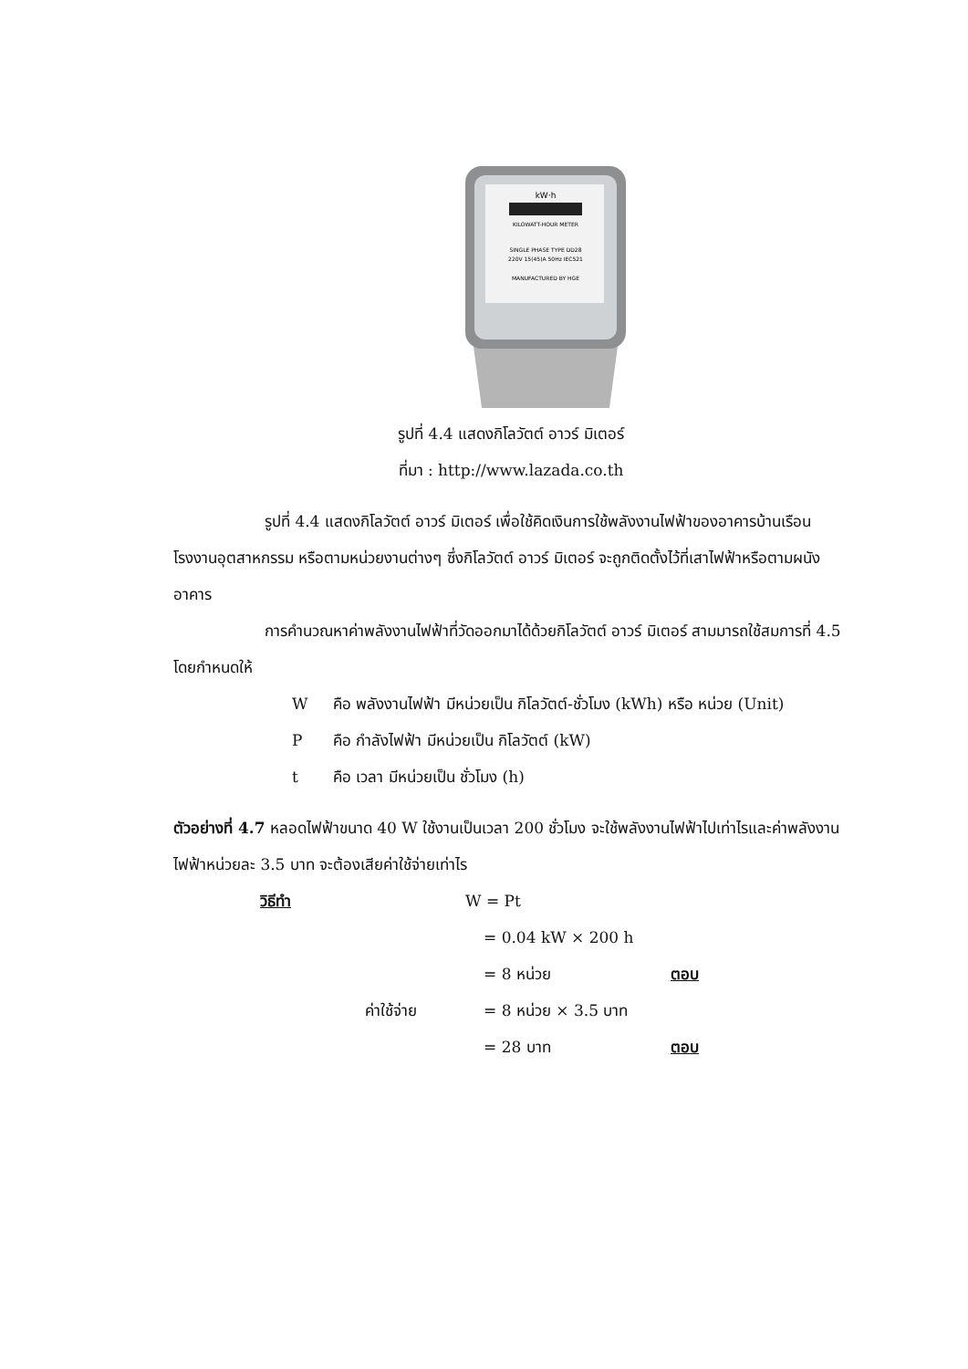kW·h
KILOWATT-HOUR METER
SINGLE PHASE TYPE DD28
220V 15(45)A 50Hz IEC521
MANUFACTURED BY HGE
รูปที่ 4.4 แสดงกิโลวัตต์ อาวร์ มิเตอร์
ที่มา : http://www.lazada.co.th
รูปที่ 4.4 แสดงกิโลวัตต์ อาวร์ มิเตอร์ เพื่อใช้คิดเงินการใช้พลังงานไฟฟ้าของอาคารบ้านเรือน โรงงานอุตสาหกรรม หรือตามหน่วยงานต่างๆ ซึ่งกิโลวัตต์ อาวร์ มิเตอร์ จะถูกติดตั้งไว้ที่เสาไฟฟ้าหรือตามผนังอาคาร
การคำนวณหาค่าพลังงานไฟฟ้าที่วัดออกมาได้ด้วยกิโลวัตต์ อาวร์ มิเตอร์ สามมารถใช้สมการที่ 4.5 โดยกำหนดให้
Wคือ พลังงานไฟฟ้า มีหน่วยเป็น กิโลวัตต์-ชั่วโมง (kWh) หรือ หน่วย (Unit)
Pคือ กำลังไฟฟ้า มีหน่วยเป็น กิโลวัตต์ (kW)
t คือ เวลา มีหน่วยเป็น ชั่วโมง (h)
ตัวอย่างที่ 4.7 หลอดไฟฟ้าขนาด 40 W ใช้งานเป็นเวลา 200 ชั่วโมง จะใช้พลังงานไฟฟ้าไปเท่าไรและค่าพลังงานไฟฟ้าหน่วยละ 3.5 บาท จะต้องเสียค่าใช้จ่ายเท่าไร
วิธีทำ W = Pt
= 0.04 kW × 200 h
= 8 หน่วย ตอบ
ค่าใช้จ่าย = 8 หน่วย × 3.5 บาท
= 28 บาท ตอบ